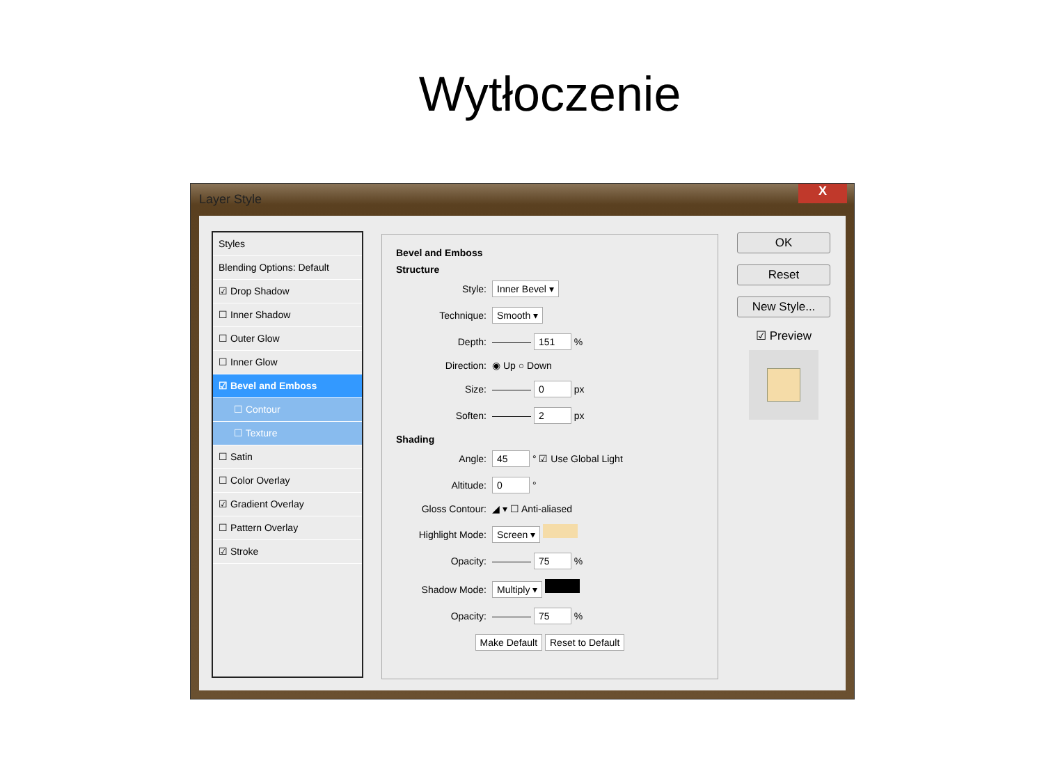Wytłoczenie
Layer Style
X
Styles
Blending Options: Default
☑ Drop Shadow
☐ Inner Shadow
☐ Outer Glow
☐ Inner Glow
☑ Bevel and Emboss
☐ Contour
☐ Texture
☐ Satin
☐ Color Overlay
☑ Gradient Overlay
☐ Pattern Overlay
☑ Stroke
Bevel and Emboss
Structure
Style: Inner Bevel ▾
Technique: Smooth ▾
Depth: ———— 151 %
Direction: ◉ Up ○ Down
Size: ———— 0 px
Soften: ———— 2 px
Shading
Angle: 45 ° ☑ Use Global Light
Altitude: 0 °
Gloss Contour: ◢ ▾ ☐ Anti-aliased
Highlight Mode: Screen ▾
Opacity: ———— 75 %
Shadow Mode: Multiply ▾
Opacity: ———— 75 %
Make Default Reset to Default
OK
Reset
New Style...
☑ Preview